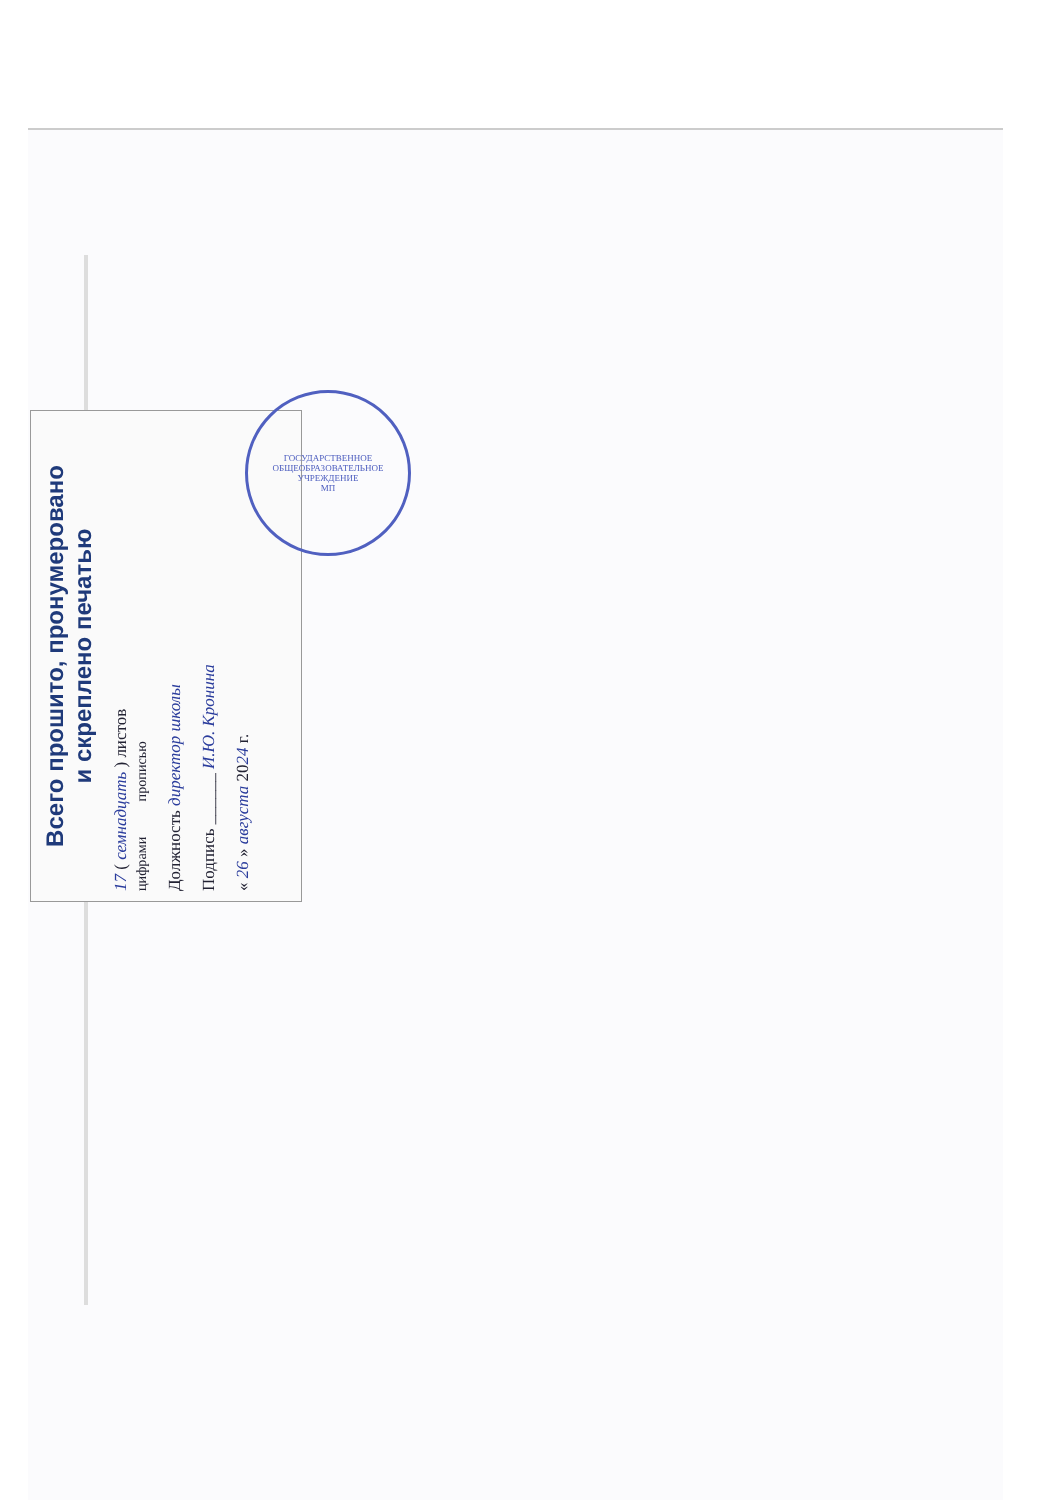Всего прошито, пронумеровано
и скреплено печатью
17 ( семнадцать ) листов
цифрами прописью
Должность директор школы
Подпись ______ И.Ю. Кронина
« 26 » августа 2024 г.
ГОСУДАРСТВЕННОЕ ОБЩЕОБРАЗОВАТЕЛЬНОЕ УЧРЕЖДЕНИЕ
МП